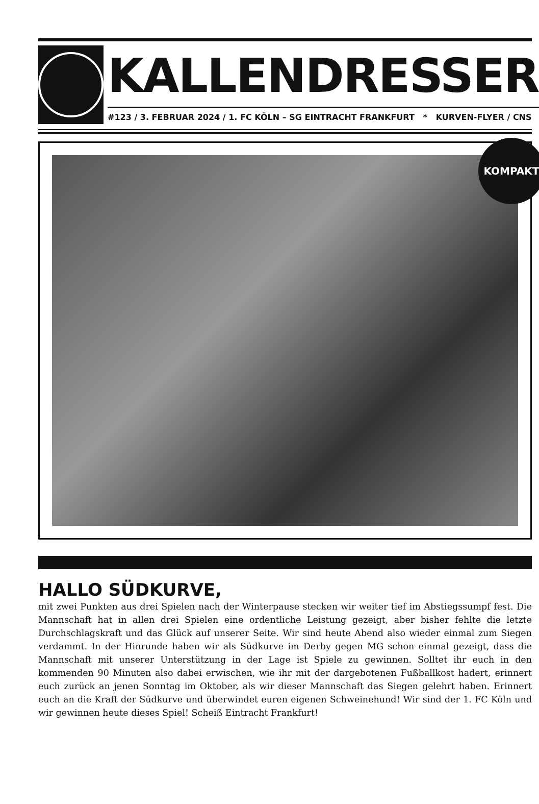KALLENDRESSER
#123 / 3. FEBRUAR 2024 / 1. FC KÖLN – SG EINTRACHT FRANKFURT * KURVEN-FLYER / CNS
KOMPAKT
HALLO SÜDKURVE,
mit zwei Punkten aus drei Spielen nach der Winterpause stecken wir weiter tief im Abstiegssumpf fest. Die Mannschaft hat in allen drei Spielen eine ordentliche Leistung gezeigt, aber bisher fehlte die letzte Durchschlagskraft und das Glück auf unserer Seite. Wir sind heute Abend also wieder einmal zum Siegen verdammt. In der Hinrunde haben wir als Südkurve im Derby gegen MG schon einmal gezeigt, dass die Mannschaft mit unserer Unterstützung in der Lage ist Spiele zu gewinnen. Solltet ihr euch in den kommenden 90 Minuten also dabei erwischen, wie ihr mit der dargebotenen Fußballkost hadert, erinnert euch zurück an jenen Sonntag im Oktober, als wir dieser Mannschaft das Siegen gelehrt haben. Erinnert euch an die Kraft der Südkurve und überwindet euren eigenen Schweinehund! Wir sind der 1. FC Köln und wir gewinnen heute dieses Spiel! Scheiß Eintracht Frankfurt!